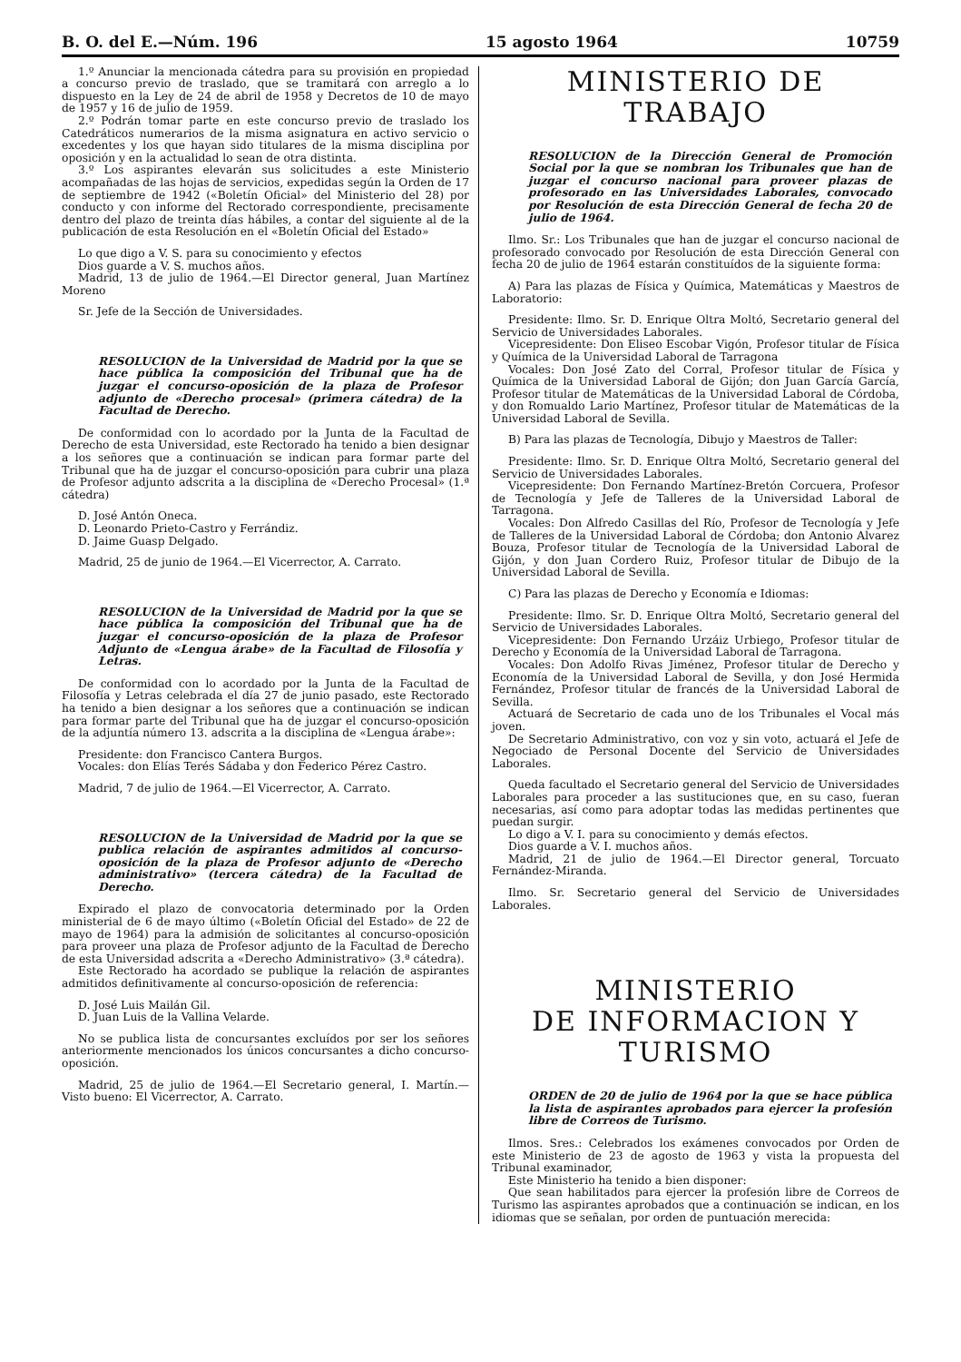B. O. del E.—Núm. 196 15 agosto 1964 10759
1.º Anunciar la mencionada cátedra para su provisión en propiedad a concurso previo de traslado, que se tramitará con arreglo a lo dispuesto en la Ley de 24 de abril de 1958 y Decretos de 10 de mayo de 1957 y 16 de julio de 1959.
2.º Podrán tomar parte en este concurso previo de traslado los Catedráticos numerarios de la misma asignatura en activo servicio o excedentes y los que hayan sido titulares de la misma disciplina por oposición y en la actualidad lo sean de otra distinta.
3.º Los aspirantes elevarán sus solicitudes a este Ministerio acompañadas de las hojas de servicios, expedidas según la Orden de 17 de septiembre de 1942 («Boletín Oficial» del Ministerio del 28) por conducto y con informe del Rectorado correspondiente, precisamente dentro del plazo de treinta días hábiles, a contar del siguiente al de la publicación de esta Resolución en el «Boletín Oficial del Estado»
Lo que digo a V. S. para su conocimiento y efectos
Dios guarde a V. S. muchos años.
Madrid, 13 de julio de 1964.—El Director general, Juan Martínez Moreno
Sr. Jefe de la Sección de Universidades.
RESOLUCION de la Universidad de Madrid por la que se hace pública la composición del Tribunal que ha de juzgar el concurso-oposición de la plaza de Profesor adjunto de «Derecho procesal» (primera cátedra) de la Facultad de Derecho.
De conformidad con lo acordado por la Junta de la Facultad de Derecho de esta Universidad, este Rectorado ha tenido a bien designar a los señores que a continuación se indican para formar parte del Tribunal que ha de juzgar el concurso-oposición para cubrir una plaza de Profesor adjunto adscrita a la disciplina de «Derecho Procesal» (1.ª cátedra)
D. José Antón Oneca.
D. Leonardo Prieto-Castro y Ferrándiz.
D. Jaime Guasp Delgado.
Madrid, 25 de junio de 1964.—El Vicerrector, A. Carrato.
RESOLUCION de la Universidad de Madrid por la que se hace pública la composición del Tribunal que ha de juzgar el concurso-oposición de la plaza de Profesor Adjunto de «Lengua árabe» de la Facultad de Filosofía y Letras.
De conformidad con lo acordado por la Junta de la Facultad de Filosofía y Letras celebrada el día 27 de junio pasado, este Rectorado ha tenido a bien designar a los señores que a continuación se indican para formar parte del Tribunal que ha de juzgar el concurso-oposición de la adjuntía número 13. adscrita a la disciplina de «Lengua árabe»:
Presidente: don Francisco Cantera Burgos.
Vocales: don Elías Terés Sádaba y don Federico Pérez Castro.
Madrid, 7 de julio de 1964.—El Vicerrector, A. Carrato.
RESOLUCION de la Universidad de Madrid por la que se publica relación de aspirantes admitidos al concurso-oposición de la plaza de Profesor adjunto de «Derecho administrativo» (tercera cátedra) de la Facultad de Derecho.
Expirado el plazo de convocatoria determinado por la Orden ministerial de 6 de mayo último («Boletín Oficial del Estado» de 22 de mayo de 1964) para la admisión de solicitantes al concurso-oposición para proveer una plaza de Profesor adjunto de la Facultad de Derecho de esta Universidad adscrita a «Derecho Administrativo» (3.ª cátedra).
Este Rectorado ha acordado se publique la relación de aspirantes admitidos definitivamente al concurso-oposición de referencia:
D. José Luis Mailán Gil.
D. Juan Luis de la Vallina Velarde.
No se publica lista de concursantes excluídos por ser los señores anteriormente mencionados los únicos concursantes a dicho concurso-oposición.
Madrid, 25 de julio de 1964.—El Secretario general, I. Martín.—Visto bueno: El Vicerrector, A. Carrato.
MINISTERIO DE TRABAJO
RESOLUCION de la Dirección General de Promoción Social por la que se nombran los Tribunales que han de juzgar el concurso nacional para proveer plazas de profesorado en las Universidades Laborales, convocado por Resolución de esta Dirección General de fecha 20 de julio de 1964.
Ilmo. Sr.: Los Tribunales que han de juzgar el concurso nacional de profesorado convocado por Resolución de esta Dirección General con fecha 20 de julio de 1964 estarán constituídos de la siguiente forma:
A) Para las plazas de Física y Química, Matemáticas y Maestros de Laboratorio:
Presidente: Ilmo. Sr. D. Enrique Oltra Moltó, Secretario general del Servicio de Universidades Laborales.
Vicepresidente: Don Eliseo Escobar Vigón, Profesor titular de Física y Química de la Universidad Laboral de Tarragona
Vocales: Don José Zato del Corral, Profesor titular de Física y Química de la Universidad Laboral de Gijón; don Juan García García, Profesor titular de Matemáticas de la Universidad Laboral de Córdoba, y don Romualdo Lario Martínez, Profesor titular de Matemáticas de la Universidad Laboral de Sevilla.
B) Para las plazas de Tecnología, Dibujo y Maestros de Taller:
Presidente: Ilmo. Sr. D. Enrique Oltra Moltó, Secretario general del Servicio de Universidades Laborales.
Vicepresidente: Don Fernando Martínez-Bretón Corcuera, Profesor de Tecnología y Jefe de Talleres de la Universidad Laboral de Tarragona.
Vocales: Don Alfredo Casillas del Río, Profesor de Tecnología y Jefe de Talleres de la Universidad Laboral de Córdoba; don Antonio Alvarez Bouza, Profesor titular de Tecnología de la Universidad Laboral de Gijón, y don Juan Cordero Ruiz, Profesor titular de Dibujo de la Universidad Laboral de Sevilla.
C) Para las plazas de Derecho y Economía e Idiomas:
Presidente: Ilmo. Sr. D. Enrique Oltra Moltó, Secretario general del Servicio de Universidades Laborales.
Vicepresidente: Don Fernando Urzáiz Urbiego, Profesor titular de Derecho y Economía de la Universidad Laboral de Tarragona.
Vocales: Don Adolfo Rivas Jiménez, Profesor titular de Derecho y Economía de la Universidad Laboral de Sevilla, y don José Hermida Fernández, Profesor titular de francés de la Universidad Laboral de Sevilla.
Actuará de Secretario de cada uno de los Tribunales el Vocal más joven.
De Secretario Administrativo, con voz y sin voto, actuará el Jefe de Negociado de Personal Docente del Servicio de Universidades Laborales.
Queda facultado el Secretario general del Servicio de Universidades Laborales para proceder a las sustituciones que, en su caso, fueran necesarias, así como para adoptar todas las medidas pertinentes que puedan surgir.
Lo digo a V. I. para su conocimiento y demás efectos.
Dios guarde a V. I. muchos años.
Madrid, 21 de julio de 1964.—El Director general, Torcuato Fernández-Miranda.
Ilmo. Sr. Secretario general del Servicio de Universidades Laborales.
MINISTERIO
DE INFORMACION Y TURISMO
ORDEN de 20 de julio de 1964 por la que se hace pública la lista de aspirantes aprobados para ejercer la profesión libre de Correos de Turismo.
Ilmos. Sres.: Celebrados los exámenes convocados por Orden de este Ministerio de 23 de agosto de 1963 y vista la propuesta del Tribunal examinador,
Este Ministerio ha tenido a bien disponer:
Que sean habilitados para ejercer la profesión libre de Correos de Turismo las aspirantes aprobados que a continuación se indican, en los idiomas que se señalan, por orden de puntuación merecida: